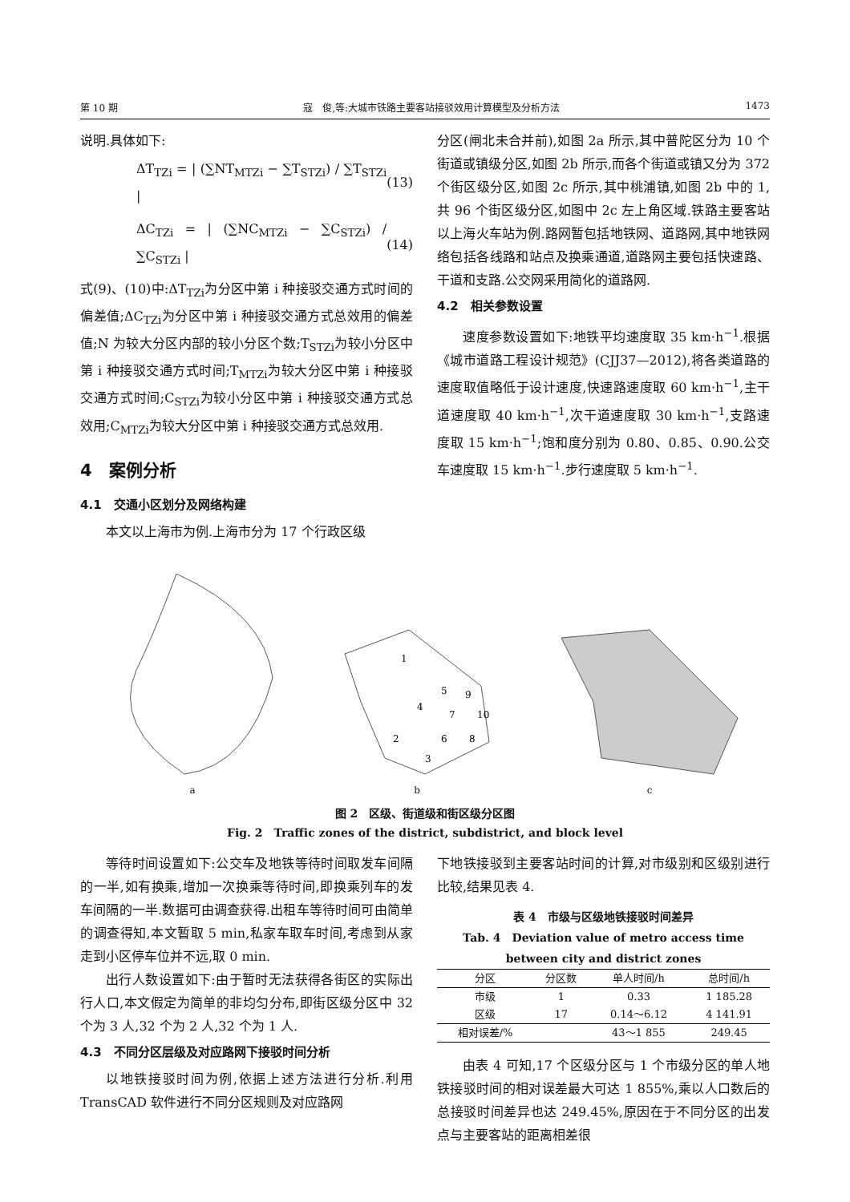第 10 期 寇　俊,等:大城市铁路主要客站接驳效用计算模型及分析方法 1473
说明.具体如下:
ΔT<sub>TZi</sub> = | (∑NT<sub>MTZi</sub> − ∑T<sub>STZi</sub>) / ∑T<sub>STZi</sub> | (13)
ΔC<sub>TZi</sub> = | (∑NC<sub>MTZi</sub> − ∑C<sub>STZi</sub>) / ∑C<sub>STZi</sub> | (14)
式(9)、(10)中:ΔT<sub>TZi</sub>为分区中第 i 种接驳交通方式时间的偏差值;ΔC<sub>TZi</sub>为分区中第 i 种接驳交通方式总效用的偏差值;N 为较大分区内部的较小分区个数;T<sub>STZi</sub>为较小分区中第 i 种接驳交通方式时间;T<sub>MTZi</sub>为较大分区中第 i 种接驳交通方式时间;C<sub>STZi</sub>为较小分区中第 i 种接驳交通方式总效用;C<sub>MTZi</sub>为较大分区中第 i 种接驳交通方式总效用.
4　案例分析
4.1　交通小区划分及网络构建
本文以上海市为例.上海市分为 17 个行政区级
分区(闸北未合并前),如图 2a 所示,其中普陀区分为 10 个街道或镇级分区,如图 2b 所示,而各个街道或镇又分为 372 个街区级分区,如图 2c 所示,其中桃浦镇,如图 2b 中的 1,共 96 个街区级分区,如图中 2c 左上角区域.铁路主要客站以上海火车站为例.路网暂包括地铁网、道路网,其中地铁网络包括各线路和站点及换乘通道,道路网主要包括快速路、干道和支路.公交网采用简化的道路网.
4.2　相关参数设置
速度参数设置如下:地铁平均速度取 35 km·h<sup>−1</sup>.根据《城市道路工程设计规范》(CJJ37—2012),将各类道路的速度取值略低于设计速度,快速路速度取 60 km·h<sup>−1</sup>,主干道速度取 40 km·h<sup>−1</sup>,次干道速度取 30 km·h<sup>−1</sup>,支路速度取 15 km·h<sup>−1</sup>;饱和度分别为 0.80、0.85、0.90.公交车速度取 15 km·h<sup>−1</sup>.步行速度取 5 km·h<sup>−1</sup>.
a
1
5
9
4
7
10
2
6
8
3
b
c
图 2　区级、街道级和街区级分区图
Fig. 2　Traffic zones of the district, subdistrict, and block level
等待时间设置如下:公交车及地铁等待时间取发车间隔的一半,如有换乘,增加一次换乘等待时间,即换乘列车的发车间隔的一半.数据可由调查获得.出租车等待时间可由简单的调查得知,本文暂取 5 min,私家车取车时间,考虑到从家走到小区停车位并不远,取 0 min.
出行人数设置如下:由于暂时无法获得各街区的实际出行人口,本文假定为简单的非均匀分布,即街区级分区中 32 个为 3 人,32 个为 2 人,32 个为 1 人.
4.3　不同分区层级及对应路网下接驳时间分析
以地铁接驳时间为例,依据上述方法进行分析.利用 TransCAD 软件进行不同分区规则及对应路网
下地铁接驳到主要客站时间的计算,对市级别和区级别进行比较,结果见表 4.
表 4　市级与区级地铁接驳时间差异
Tab. 4　Deviation value of metro access time
between city and district zones
| 分区 | 分区数 | 单人时间/h | 总时间/h |
| --- | --- | --- | --- |
| 市级 | 1 | 0.33 | 1 185.28 |
| 区级 | 17 | 0.14～6.12 | 4 141.91 |
| 相对误差/% | | 43～1 855 | 249.45 |
由表 4 可知,17 个区级分区与 1 个市级分区的单人地铁接驳时间的相对误差最大可达 1 855%,乘以人口数后的总接驳时间差异也达 249.45%,原因在于不同分区的出发点与主要客站的距离相差很